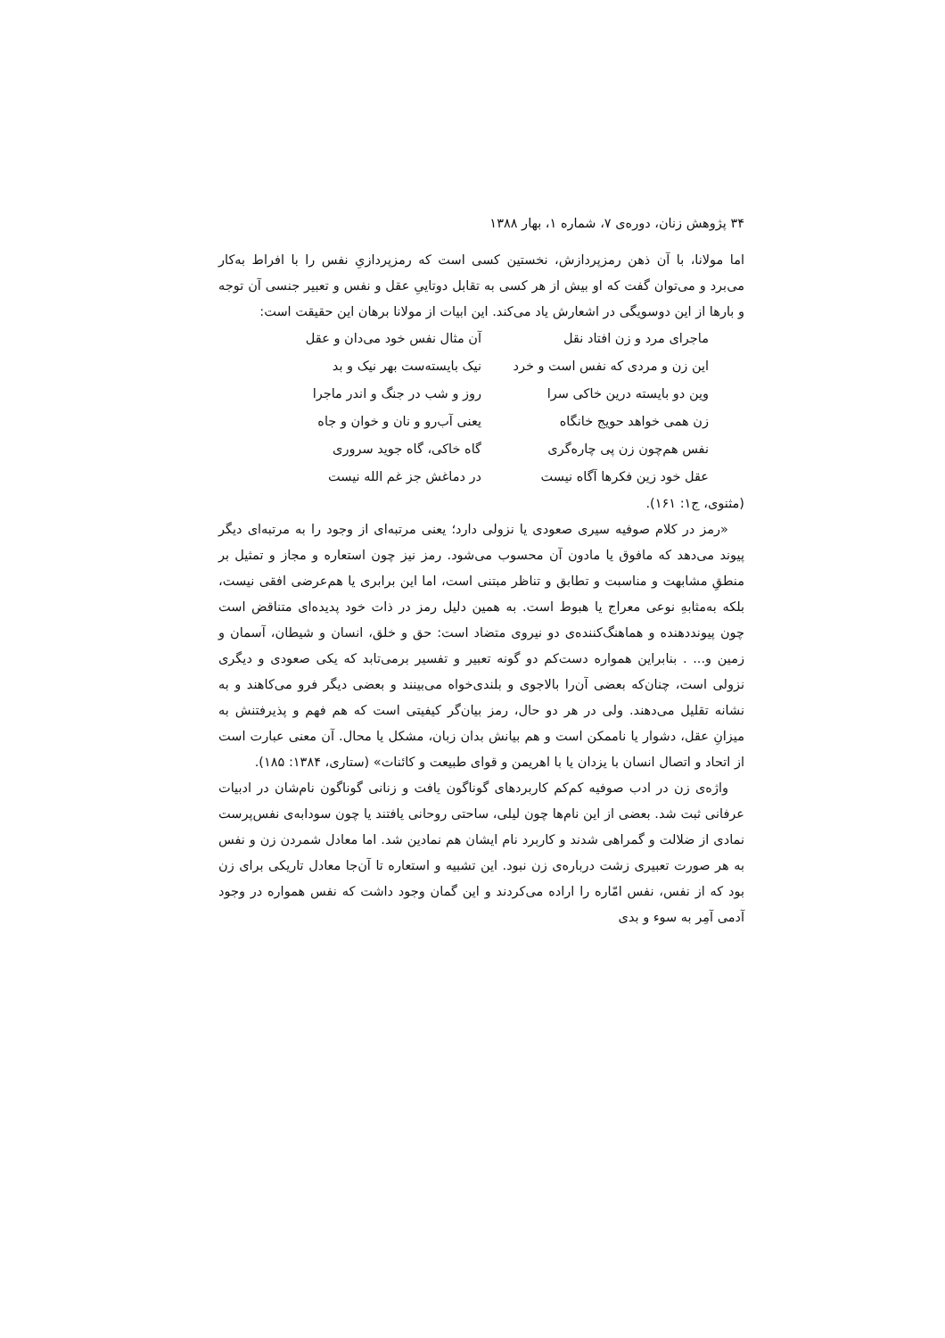۳۴ پژوهش زنان، دوره‌ی ۷، شماره ۱، بهار ۱۳۸۸
اما مولانا، با آن ذهن رمزپردازش، نخستین کسی است که رمزپردازیِ نفس را با افراط به‌کار می‌برد و می‌توان گفت که او بیش از هر کسی به تقابل دوتاییِ عقل و نفس و تعبیر جنسی آن توجه و بارها از این دوسویگی در اشعارش یاد می‌کند. این ابیات از مولانا برهان این حقیقت است:
ماجرای مرد و زن افتاد نقل
آن مثال نفس خود می‌دان و عقل
این زن و مردی که نفس است و خرد
نیک بایسته‌ست بهر نیک و بد
وین دو بایسته درین خاکی سرا
روز و شب در جنگ و اندر ماجرا
زن همی خواهد حویج خانگاه
یعنی آب‌رو و نان و خوان و جاه
نفس هم‌چون زن پی چاره‌گری
گاه خاکی، گاه جوید سروری
عقل خود زین فکرها آگاه نیست
در دماغش جز غم الله نیست
(مثنوی، ج۱: ۱۶۱).
«رمز در کلام صوفیه سیری صعودی یا نزولی دارد؛ یعنی مرتبه‌ای از وجود را به مرتبه‌ای دیگر پیوند می‌دهد که مافوق یا مادون آن محسوب می‌شود. رمز نیز چون استعاره و مجاز و تمثیل بر منطقِ مشابهت و مناسبت و تطابق و تناظر مبتنی است، اما این برابری یا هم‌عرضی افقی نیست، بلکه به‌مثابهِ نوعی معراج یا هبوط است. به همین دلیل رمز در ذات خود پدیده‌ای متناقض است چون پیونددهنده و هماهنگ‌کننده‌ی دو نیروی متضاد است: حق و خلق، انسان و شیطان، آسمان و زمین و... . بنابراین همواره دست‌کم دو گونه تعبیر و تفسیر برمی‌تابد که یکی صعودی و دیگری نزولی است، چنان‌که بعضی آن‌را بالاجوی و بلندی‌خواه می‌بینند و بعضی دیگر فرو می‌کاهند و به نشانه تقلیل می‌دهند. ولی در هر دو حال، رمز بیان‌گر کیفیتی است که هم فهم و پذیرفتنش به میزانِ عقل، دشوار یا ناممکن است و هم بیانش بدان زبان، مشکل یا محال. آن معنی عبارت است از اتحاد و اتصال انسان با یزدان یا با اهریمن و قوای طبیعت و کائنات» (ستاری، ۱۳۸۴: ۱۸۵).
واژه‌ی زن در ادب صوفیه کم‌کم کاربردهای گوناگون یافت و زنانی گوناگون نام‌شان در ادبیات عرفانی ثبت شد. بعضی از این نام‌ها چون لیلی، ساحتی روحانی یافتند یا چون سودابه‌ی نفس‌پرست نمادی از ضلالت و گمراهی شدند و کاربرد نام ایشان هم نمادین شد. اما معادل شمردن زن و نفس به هر صورت تعبیری زشت درباره‌ی زن نبود. این تشبیه و استعاره تا آن‌جا معادل تاریکی برای زن بود که از نفس، نفس امّاره را اراده می‌کردند و این گمان وجود داشت که نفس همواره در وجود آدمی آمِر به سوء و بدی